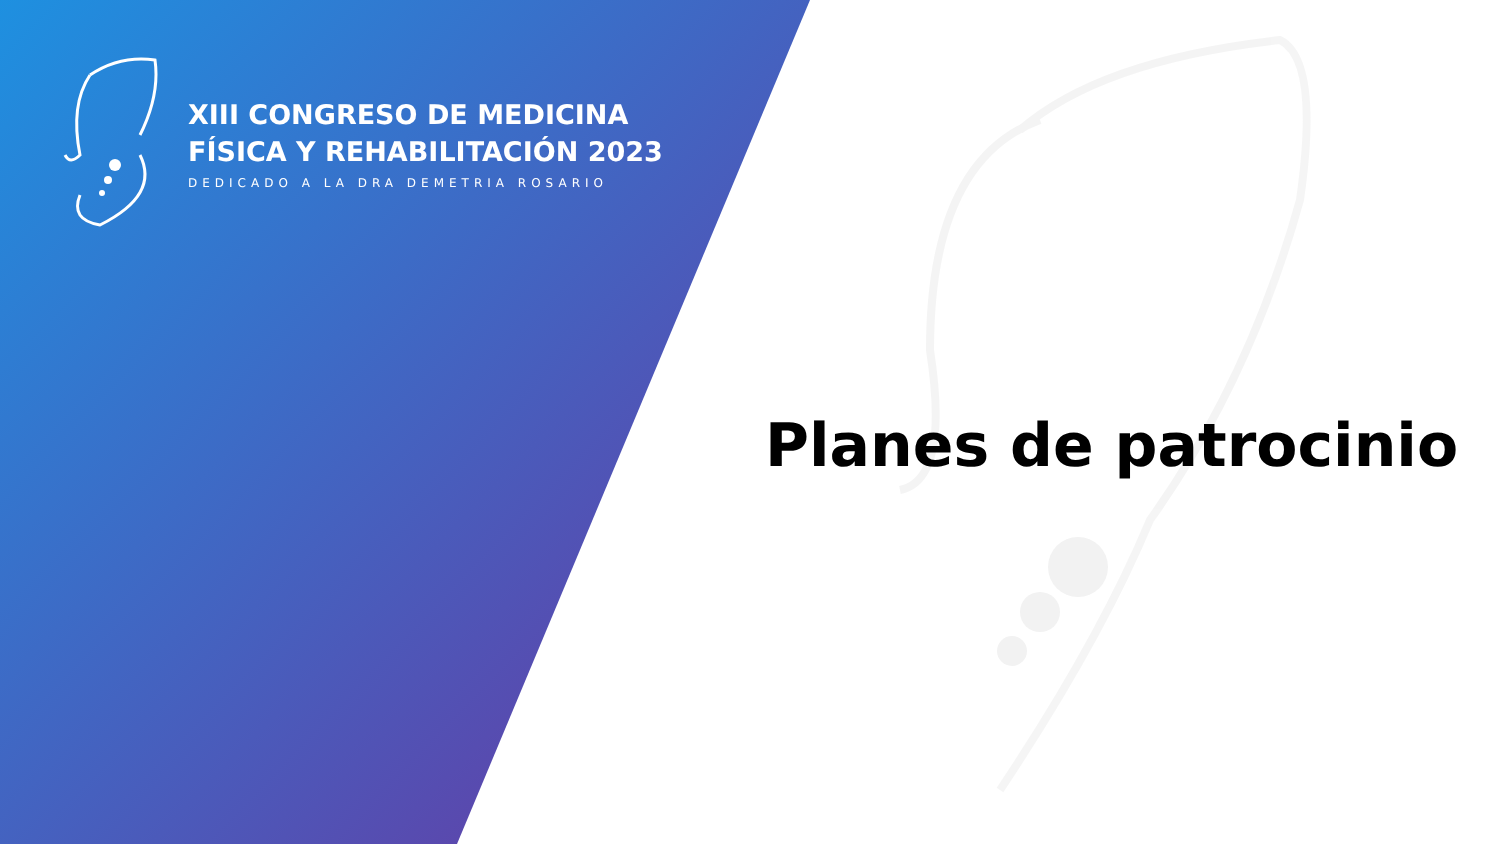XIII CONGRESO DE MEDICINA
FÍSICA Y REHABILITACIÓN 2023
DEDICADO A LA DRA DEMETRIA ROSARIO
Planes de patrocinio